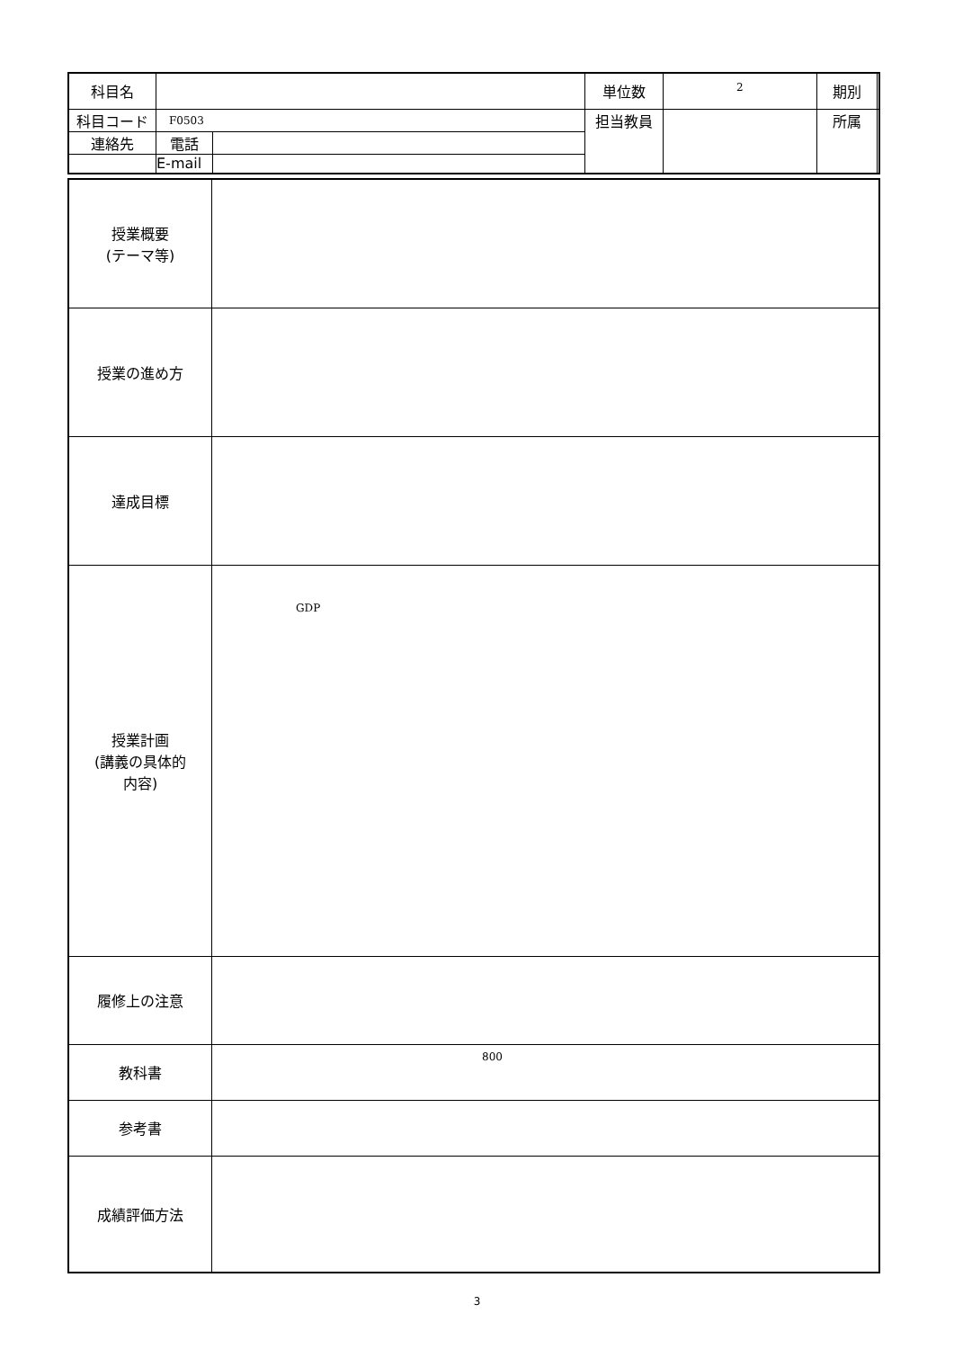| 科目名 | | | 単位数 | 2 | 期別 | |
| 科目コード | F0503 | | 担当教員 | | 所属 | |
| 連絡先 | 電話 | | | | | |
| | E-mail | | | | | |
| 授業概要 (テーマ等) | |
| 授業の進め方 | |
| 達成目標 | |
| 授業計画 (講義の具体的 内容) | GDP |
| 履修上の注意 | |
| 教科書 | 800 |
| 参考書 | |
| 成績評価方法 | |
3